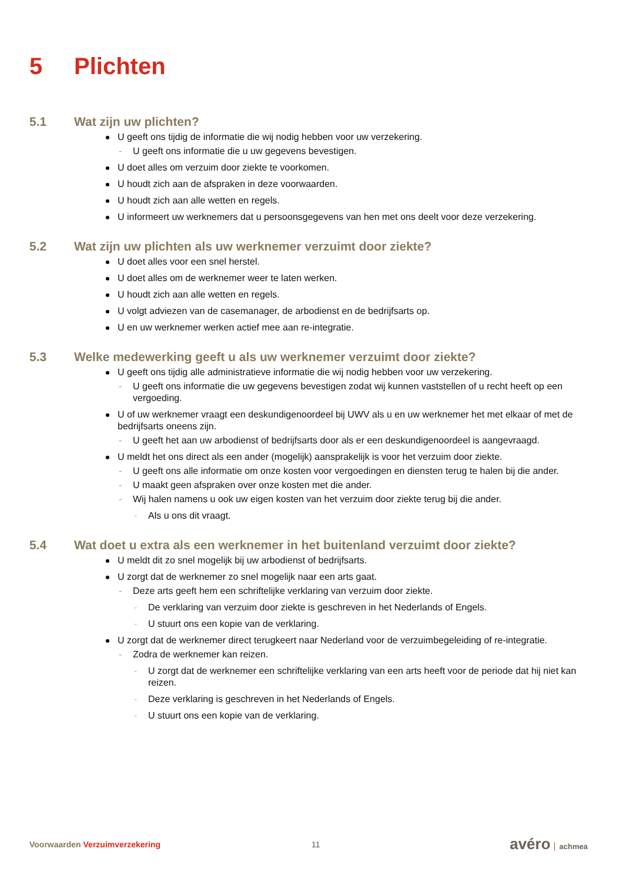5 Plichten
5.1 Wat zijn uw plichten?
U geeft ons tijdig de informatie die wij nodig hebben voor uw verzekering.
U geeft ons informatie die u uw gegevens bevestigen.
U doet alles om verzuim door ziekte te voorkomen.
U houdt zich aan de afspraken in deze voorwaarden.
U houdt zich aan alle wetten en regels.
U informeert uw werknemers dat u persoonsgegevens van hen met ons deelt voor deze verzekering.
5.2 Wat zijn uw plichten als uw werknemer verzuimt door ziekte?
U doet alles voor een snel herstel.
U doet alles om de werknemer weer te laten werken.
U houdt zich aan alle wetten en regels.
U volgt adviezen van de casemanager, de arbodienst en de bedrijfsarts op.
U en uw werknemer werken actief mee aan re-integratie.
5.3 Welke medewerking geeft u als uw werknemer verzuimt door ziekte?
U geeft ons tijdig alle administratieve informatie die wij nodig hebben voor uw verzekering.
U geeft ons informatie die uw gegevens bevestigen zodat wij kunnen vaststellen of u recht heeft op een vergoeding.
U of uw werknemer vraagt een deskundigenoordeel bij UWV als u en uw werknemer het met elkaar of met de bedrijfsarts oneens zijn.
U geeft het aan uw arbodienst of bedrijfsarts door als er een deskundigenoordeel is aangevraagd.
U meldt het ons direct als een ander (mogelijk) aansprakelijk is voor het verzuim door ziekte.
U geeft ons alle informatie om onze kosten voor vergoedingen en diensten terug te halen bij die ander.
U maakt geen afspraken over onze kosten met die ander.
Wij halen namens u ook uw eigen kosten van het verzuim door ziekte terug bij die ander.
Als u ons dit vraagt.
5.4 Wat doet u extra als een werknemer in het buitenland verzuimt door ziekte?
U meldt dit zo snel mogelijk bij uw arbodienst of bedrijfsarts.
U zorgt dat de werknemer zo snel mogelijk naar een arts gaat.
Deze arts geeft hem een schriftelijke verklaring van verzuim door ziekte.
De verklaring van verzuim door ziekte is geschreven in het Nederlands of Engels.
U stuurt ons een kopie van de verklaring.
U zorgt dat de werknemer direct terugkeert naar Nederland voor de verzuimbegeleiding of re-integratie.
Zodra de werknemer kan reizen.
U zorgt dat de werknemer een schriftelijke verklaring van een arts heeft voor de periode dat hij niet kan reizen.
Deze verklaring is geschreven in het Nederlands of Engels.
U stuurt ons een kopie van de verklaring.
Voorwaarden Verzuimverzekering 11
avéro achmea